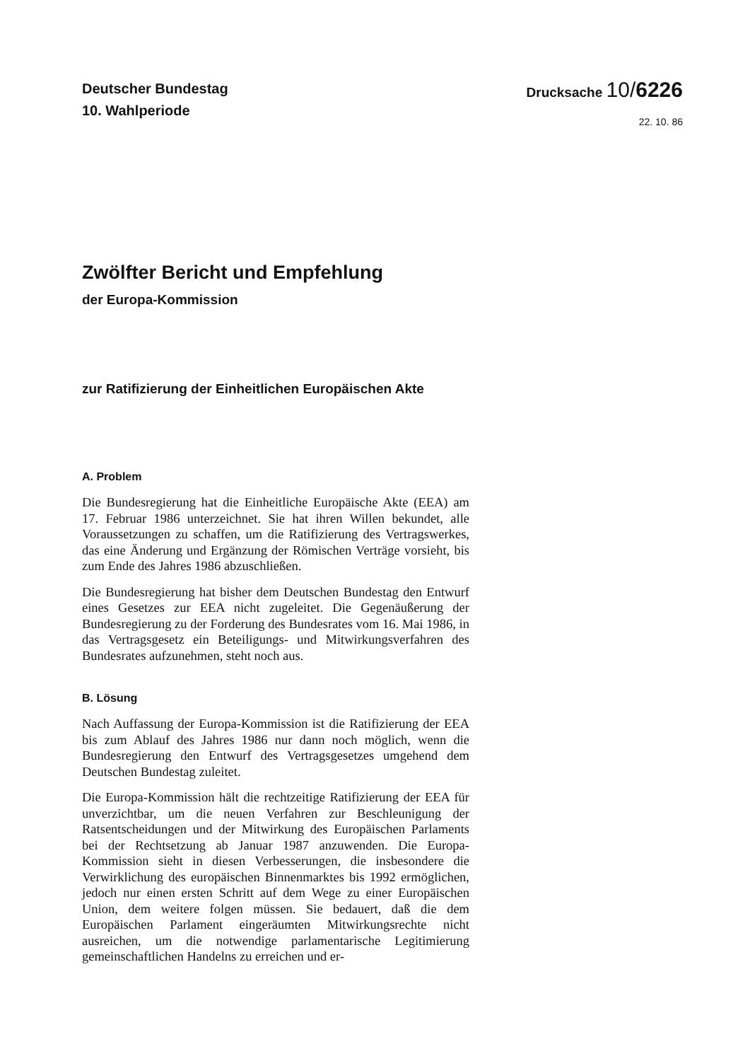Deutscher Bundestag
10. Wahlperiode
Drucksache 10/6226
22. 10. 86
Zwölfter Bericht und Empfehlung
der Europa-Kommission
zur Ratifizierung der Einheitlichen Europäischen Akte
A. Problem
Die Bundesregierung hat die Einheitliche Europäische Akte (EEA) am 17. Februar 1986 unterzeichnet. Sie hat ihren Willen bekundet, alle Voraussetzungen zu schaffen, um die Ratifizierung des Vertragswerkes, das eine Änderung und Ergänzung der Römischen Verträge vorsieht, bis zum Ende des Jahres 1986 abzuschließen.
Die Bundesregierung hat bisher dem Deutschen Bundestag den Entwurf eines Gesetzes zur EEA nicht zugeleitet. Die Gegenäußerung der Bundesregierung zu der Forderung des Bundesrates vom 16. Mai 1986, in das Vertragsgesetz ein Beteiligungs- und Mitwirkungsverfahren des Bundesrates aufzunehmen, steht noch aus.
B. Lösung
Nach Auffassung der Europa-Kommission ist die Ratifizierung der EEA bis zum Ablauf des Jahres 1986 nur dann noch möglich, wenn die Bundesregierung den Entwurf des Vertragsgesetzes umgehend dem Deutschen Bundestag zuleitet.
Die Europa-Kommission hält die rechtzeitige Ratifizierung der EEA für unverzichtbar, um die neuen Verfahren zur Beschleunigung der Ratsentscheidungen und der Mitwirkung des Europäischen Parlaments bei der Rechtsetzung ab Januar 1987 anzuwenden. Die Europa-Kommission sieht in diesen Verbesserungen, die insbesondere die Verwirklichung des europäischen Binnenmarktes bis 1992 ermöglichen, jedoch nur einen ersten Schritt auf dem Wege zu einer Europäischen Union, dem weitere folgen müssen. Sie bedauert, daß die dem Europäischen Parlament eingeräumten Mitwirkungsrechte nicht ausreichen, um die notwendige parlamentarische Legitimierung gemeinschaftlichen Handelns zu erreichen und er-